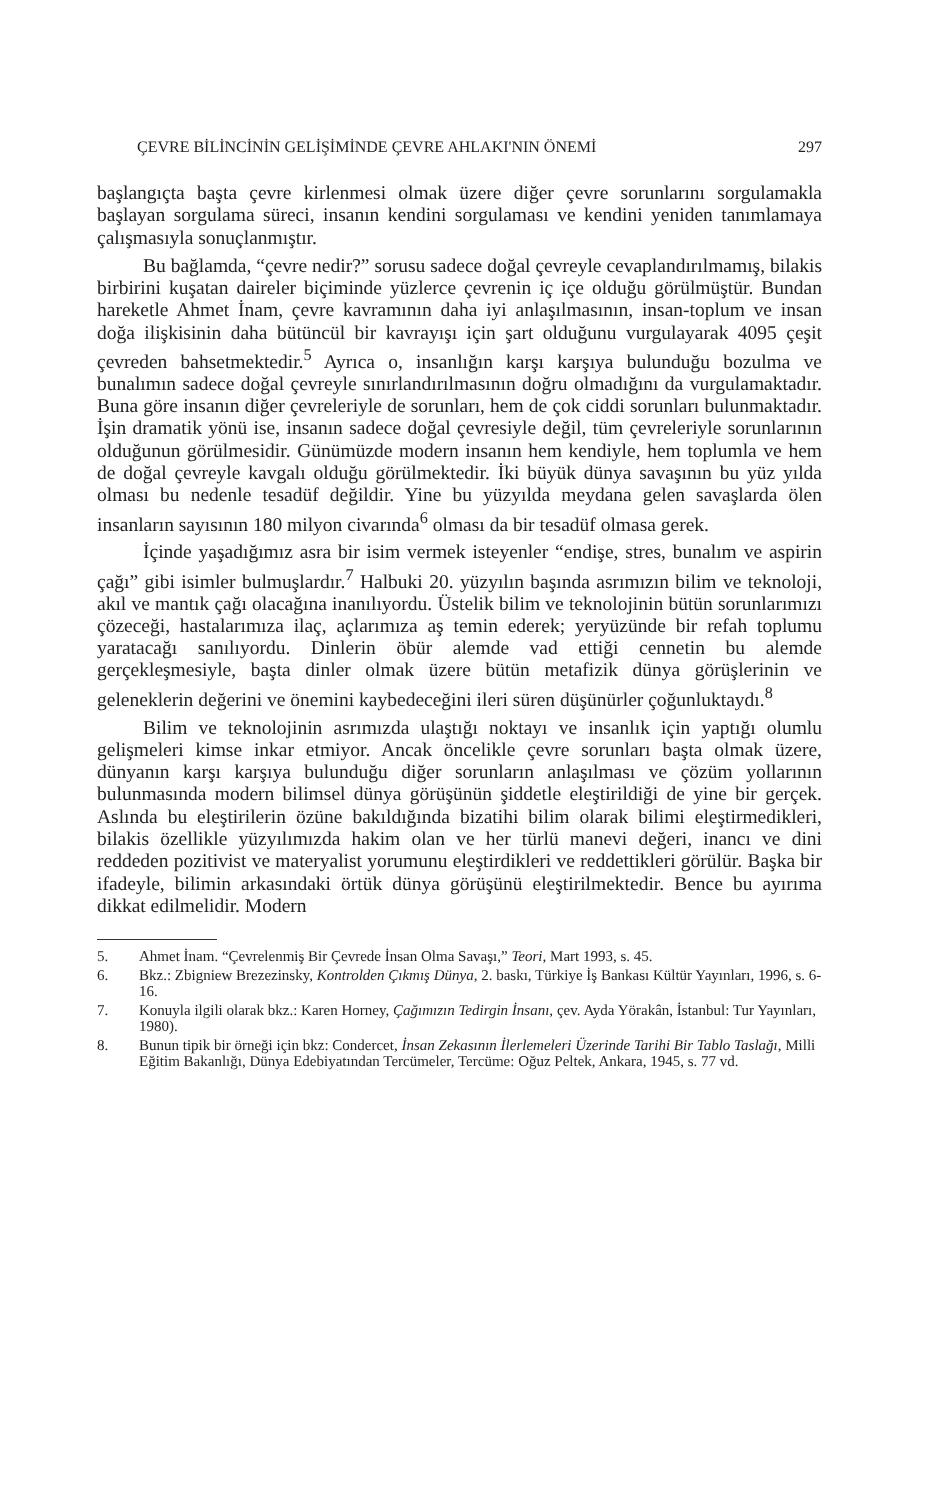ÇEVRE BİLİNCİNİN GELİŞİMİNDE ÇEVRE AHLAKI'NIN ÖNEMİ 297
başlangıçta başta çevre kirlenmesi olmak üzere diğer çevre sorunlarını sorgulamakla başlayan sorgulama süreci, insanın kendini sorgulaması ve kendini yeniden tanımlamaya çalışmasıyla sonuçlanmıştır.
Bu bağlamda, “çevre nedir?” sorusu sadece doğal çevreyle cevaplandırılmamış, bilakis birbirini kuşatan daireler biçiminde yüzlerce çevrenin iç içe olduğu görülmüştür. Bundan hareketle Ahmet İnam, çevre kavramının daha iyi anlaşılmasının, insan-toplum ve insan doğa ilişkisinin daha bütüncül bir kavrayışı için şart olduğunu vurgulayarak 4095 çeşit çevreden bahsetmektedir.<sup>5</sup> Ayrıca o, insanlığın karşı karşıya bulunduğu bozulma ve bunalımın sadece doğal çevreyle sınırlandırılmasının doğru olmadığını da vurgulamaktadır. Buna göre insanın diğer çevreleriyle de sorunları, hem de çok ciddi sorunları bulunmaktadır. İşin dramatik yönü ise, insanın sadece doğal çevresiyle değil, tüm çevreleriyle sorunlarının olduğunun görülmesidir. Günümüzde modern insanın hem kendiyle, hem toplumla ve hem de doğal çevreyle kavgalı olduğu görülmektedir. İki büyük dünya savaşının bu yüz yılda olması bu nedenle tesadüf değildir. Yine bu yüzyılda meydana gelen savaşlarda ölen insanların sayısının 180 milyon civarında<sup>6</sup> olması da bir tesadüf olmasa gerek.
İçinde yaşadığımız asra bir isim vermek isteyenler “endişe, stres, bunalım ve aspirin çağı” gibi isimler bulmuşlardır.<sup>7</sup> Halbuki 20. yüzyılın başında asrımızın bilim ve teknoloji, akıl ve mantık çağı olacağına inanılıyordu. Üstelik bilim ve teknolojinin bütün sorunlarımızı çözeceği, hastalarımıza ilaç, açlarımıza aş temin ederek; yeryüzünde bir refah toplumu yaratacağı sanılıyordu. Dinlerin öbür alemde vad ettiği cennetin bu alemde gerçekleşmesiyle, başta dinler olmak üzere bütün metafizik dünya görüşlerinin ve geleneklerin değerini ve önemini kaybedeceğini ileri süren düşünürler çoğunluktaydı.<sup>8</sup>
Bilim ve teknolojinin asrımızda ulaştığı noktayı ve insanlık için yaptığı olumlu gelişmeleri kimse inkar etmiyor. Ancak öncelikle çevre sorunları başta olmak üzere, dünyanın karşı karşıya bulunduğu diğer sorunların anlaşılması ve çözüm yollarının bulunmasında modern bilimsel dünya görüşünün şiddetle eleştirildiği de yine bir gerçek. Aslında bu eleştirilerin özüne bakıldığında bizatihi bilim olarak bilimi eleştirmedikleri, bilakis özellikle yüzyılımızda hakim olan ve her türlü manevi değeri, inancı ve dini reddeden pozitivist ve materyalist yorumunu eleştirdikleri ve reddettikleri görülür. Başka bir ifadeyle, bilimin arkasındaki örtük dünya görüşünü eleştirilmektedir. Bence bu ayırıma dikkat edilmelidir. Modern
5. Ahmet İnam. “Çevrelenmiş Bir Çevrede İnsan Olma Savaşı,” Teori, Mart 1993, s. 45.
6. Bkz.: Zbigniew Brezezinsky, Kontrolden Çıkmış Dünya, 2. baskı, Türkiye İş Bankası Kültür Yayınları, 1996, s. 6-16.
7. Konuyla ilgili olarak bkz.: Karen Horney, Çağımızın Tedirgin İnsanı, çev. Ayda Yörakân, İstanbul: Tur Yayınları, 1980).
8. Bunun tipik bir örneği için bkz: Condercet, İnsan Zekasının İlerlemeleri Üzerinde Tarihi Bir Tablo Taslağı, Milli Eğitim Bakanlığı, Dünya Edebiyatından Tercümeler, Tercüme: Oğuz Peltek, Ankara, 1945, s. 77 vd.